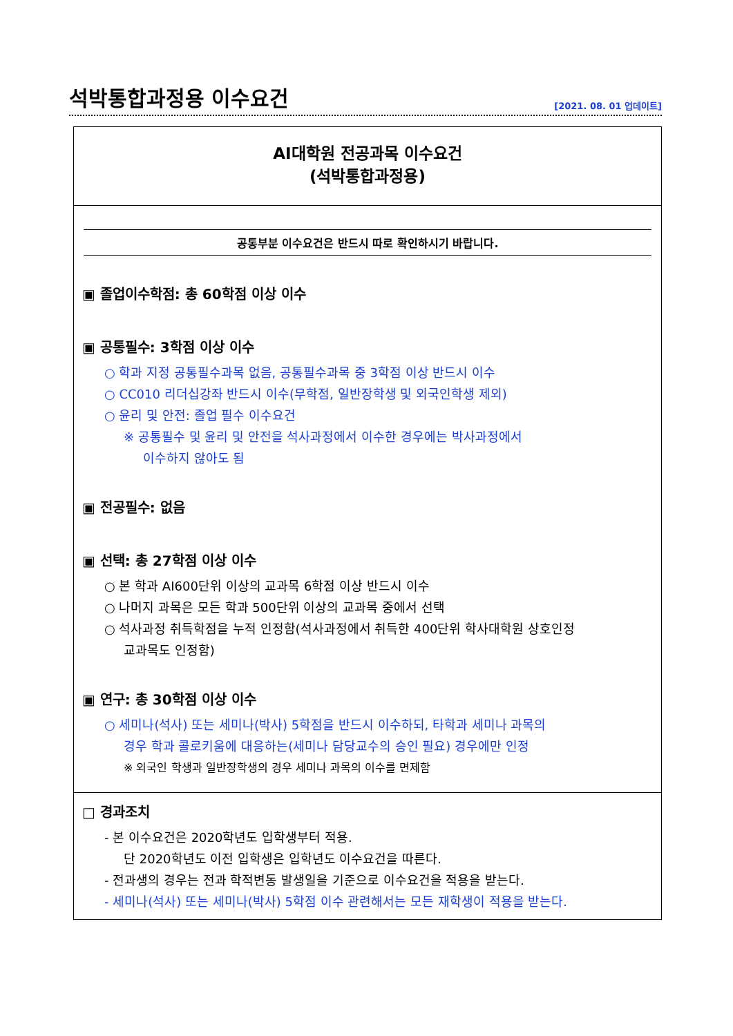석박통합과정용 이수요건
[2021. 08. 01 업데이트]
AI대학원 전공과목 이수요건
(석박통합과정용)
공통부분 이수요건은 반드시 따로 확인하시기 바랍니다.
▣ 졸업이수학점: 총 60학점 이상 이수
▣ 공통필수: 3학점 이상 이수
○ 학과 지정 공통필수과목 없음, 공통필수과목 중 3학점 이상 반드시 이수
○ CC010 리더십강좌 반드시 이수(무학점, 일반장학생 및 외국인학생 제외)
○ 윤리 및 안전: 졸업 필수 이수요건
※ 공통필수 및 윤리 및 안전을 석사과정에서 이수한 경우에는 박사과정에서
이수하지 않아도 됨
▣ 전공필수: 없음
▣ 선택: 총 27학점 이상 이수
○ 본 학과 AI600단위 이상의 교과목 6학점 이상 반드시 이수
○ 나머지 과목은 모든 학과 500단위 이상의 교과목 중에서 선택
○ 석사과정 취득학점을 누적 인정함(석사과정에서 취득한 400단위 학사대학원 상호인정
교과목도 인정함)
▣ 연구: 총 30학점 이상 이수
○ 세미나(석사) 또는 세미나(박사) 5학점을 반드시 이수하되, 타학과 세미나 과목의
경우 학과 콜로키움에 대응하는(세미나 담당교수의 승인 필요) 경우에만 인정
※ 외국인 학생과 일반장학생의 경우 세미나 과목의 이수를 면제함
□ 경과조치
- 본 이수요건은 2020학년도 입학생부터 적용.
단 2020학년도 이전 입학생은 입학년도 이수요건을 따른다.
- 전과생의 경우는 전과 학적변동 발생일을 기준으로 이수요건을 적용을 받는다.
- 세미나(석사) 또는 세미나(박사) 5학점 이수 관련해서는 모든 재학생이 적용을 받는다.